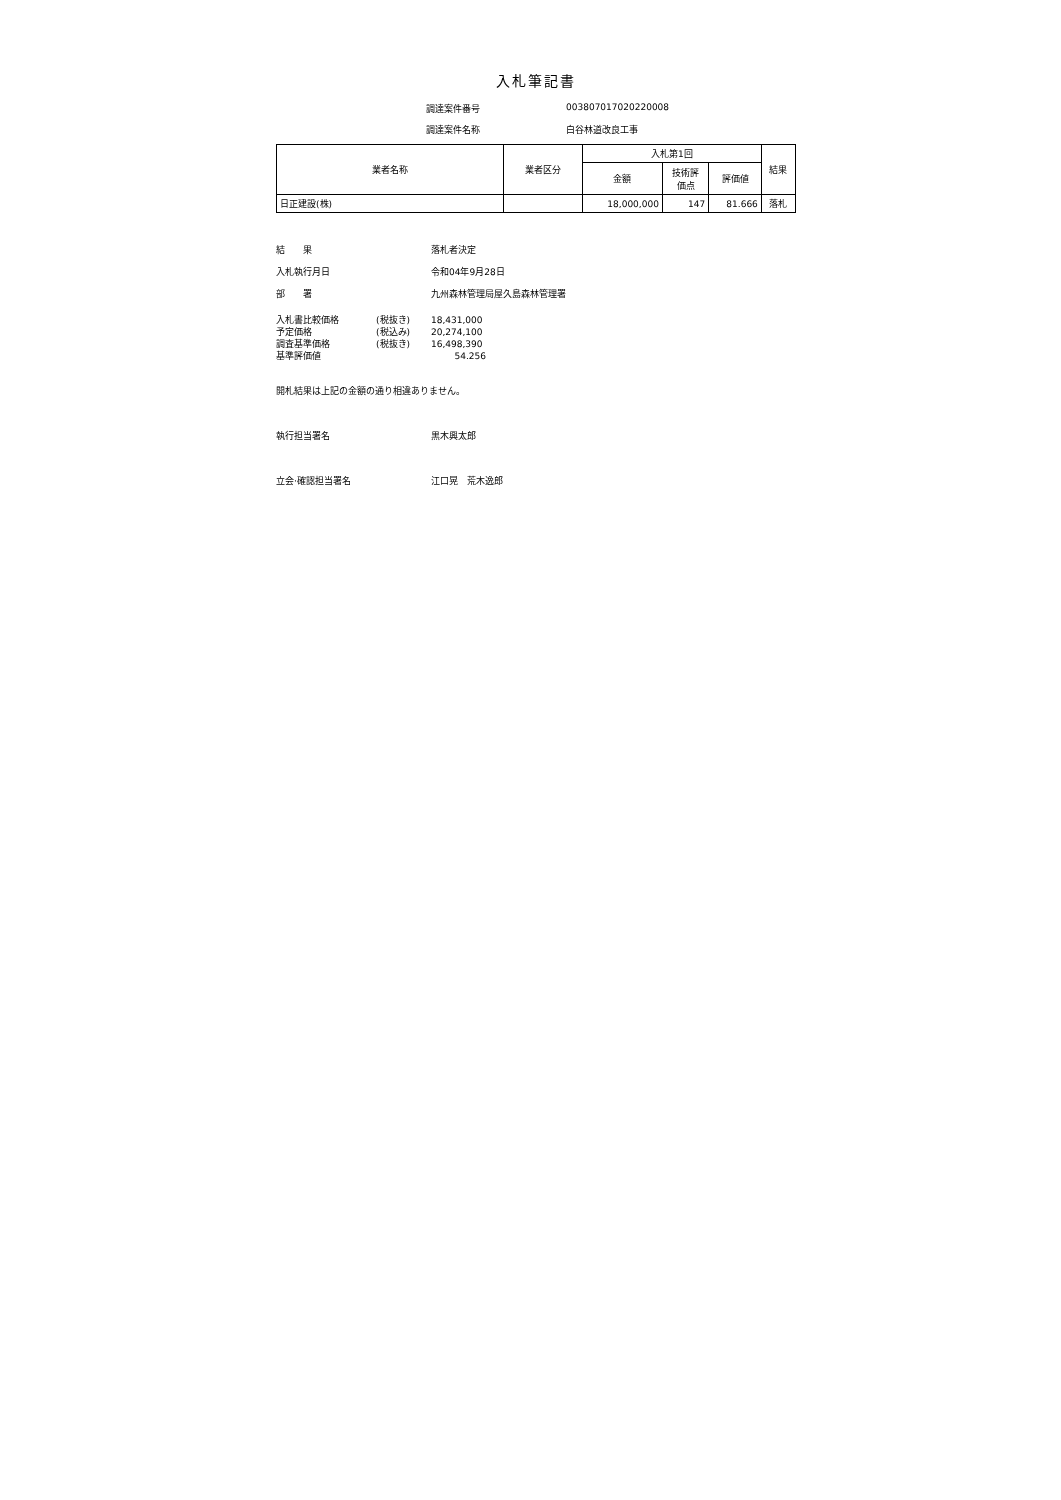入札筆記書
調達案件番号 003807017020220008 調達案件名称 白谷林道改良工事
| 業者名称 | 業者区分 | 入札第1回 | | | 結果 |
| --- | --- | --- | --- | --- | --- |
| | | 金額 | 技術評 価点 | 評価値 | |
| 日正建設(株) | | 18,000,000 | 147 | 81.666 | 落札 |
結　　果 落札者決定 入札執行月日 令和04年9月28日 部　　署 九州森林管理局屋久島森林管理署
入札書比較価格 (税抜き) 18,431,000 予定価格 (税込み) 20,274,100 調査基準価格 (税抜き) 16,498,390 基準評価値 54.256
開札結果は上記の金額の通り相違ありません。
執行担当署名 黒木興太郎
立会·確認担当署名 江口晃　荒木逸郎